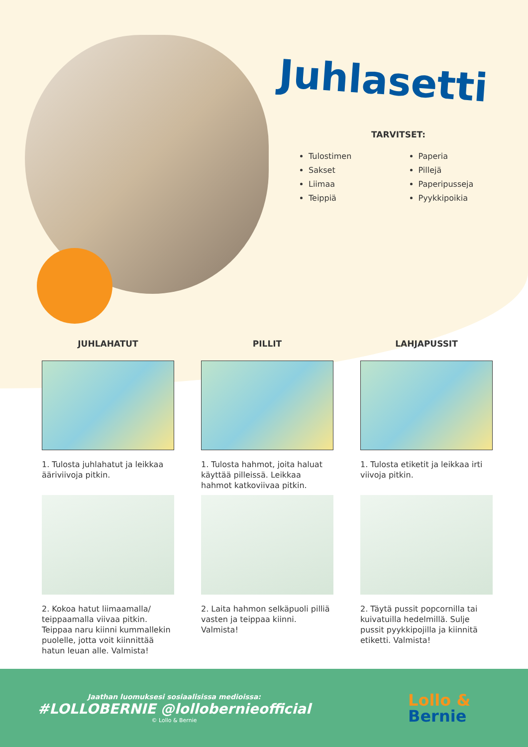Juhlasetti
TARVITSET:
Tulostimen
Paperia
Sakset
Pillejä
Liimaa
Paperipusseja
Teippiä
Pyykkipoikia
JUHLAHATUT
1. Tulosta juhlahatut ja leikkaa ääriviivoja pitkin.
2. Kokoa hatut liimaamalla/ teippaamalla viivaa pitkin. Teippaa naru kiinni kummallekin puolelle, jotta voit kiinnittää hatun leuan alle. Valmista!
PILLIT
1. Tulosta hahmot, joita haluat käyttää pilleissä. Leikkaa hahmot katkoviivaa pitkin.
2. Laita hahmon selkäpuoli pilliä vasten ja teippaa kiinni. Valmista!
LAHJAPUSSIT
1. Tulosta etiketit ja leikkaa irti viivoja pitkin.
2. Täytä pussit popcornilla tai kuivatuilla hedelmillä. Sulje pussit pyykkipojilla ja kiinnitä etiketti. Valmista!
Jaathan luomuksesi sosiaalisissa medioissa:
#LOLLOBERNIE @lollobernieofficial
© Lollo & Bernie
Lollo &
Bernie